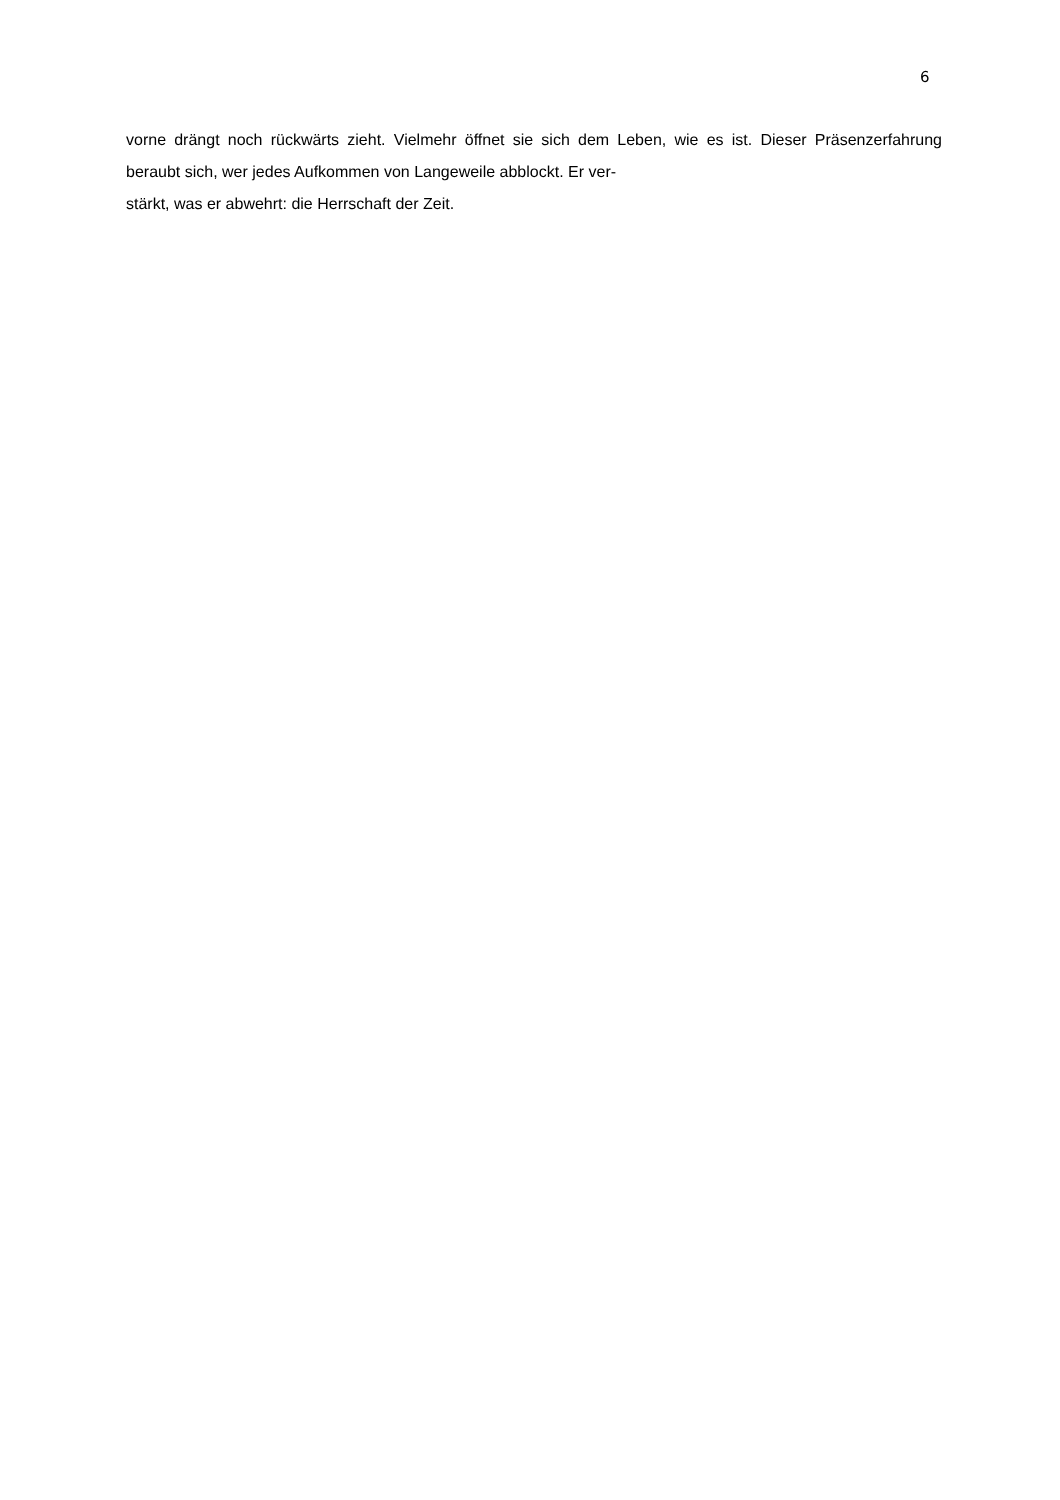6
vorne drängt noch rückwärts zieht. Vielmehr öffnet sie sich dem Leben, wie es ist. Dieser Präsenzerfahrung beraubt sich, wer jedes Aufkommen von Langeweile abblockt. Er ver-
stärkt, was er abwehrt: die Herrschaft der Zeit.